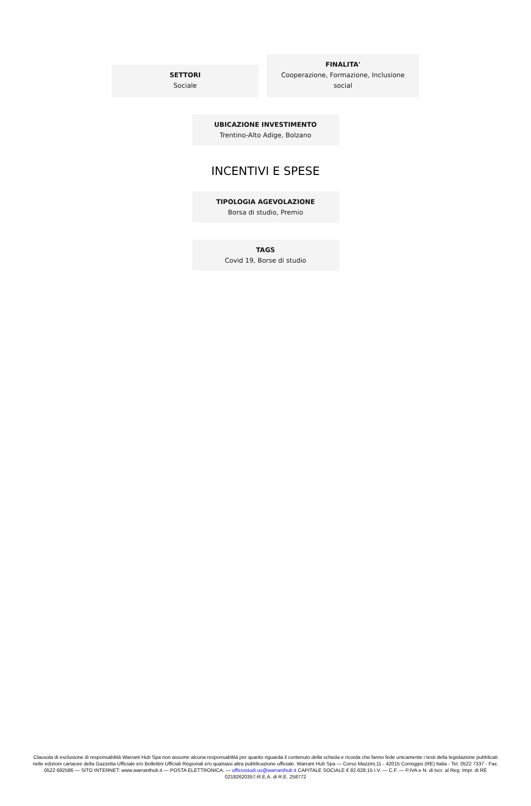SETTORI
Sociale
FINALITA'
Cooperazione, Formazione, Inclusione social
UBICAZIONE INVESTIMENTO
Trentino-Alto Adige, Bolzano
INCENTIVI E SPESE
TIPOLOGIA AGEVOLAZIONE
Borsa di studio, Premio
TAGS
Covid 19, Borse di studio
Clausola di esclusione di responsabilità Warrant Hub Spa non assume alcuna responsabilità per quanto riguarda il contenuto della scheda e ricorda che fanno fede unicamente i testi della legislazione pubblicati nelle edizioni cartacee della Gazzetta Ufficiale e/o Bollettini Ufficiali Regionali e/o qualsiasi altra pubblicazione ufficiale. Warrant Hub Spa — Corso Mazzini,11 - 42015 Correggio (RE) Italia - Tel. 0522 7337 - Fax. 0522 692586 — SITO INTERNET: www.warranthub.it — POSTA ELETTRONICA: — ufficiostudi.us@warranthub.it CAPITALE SOCIALE € 82.628,15 I.V. — C.F. — P.IVA e N. di Iscr. al Reg. Impr. di RE 02182620357-R.E.A. di R.E. 258772